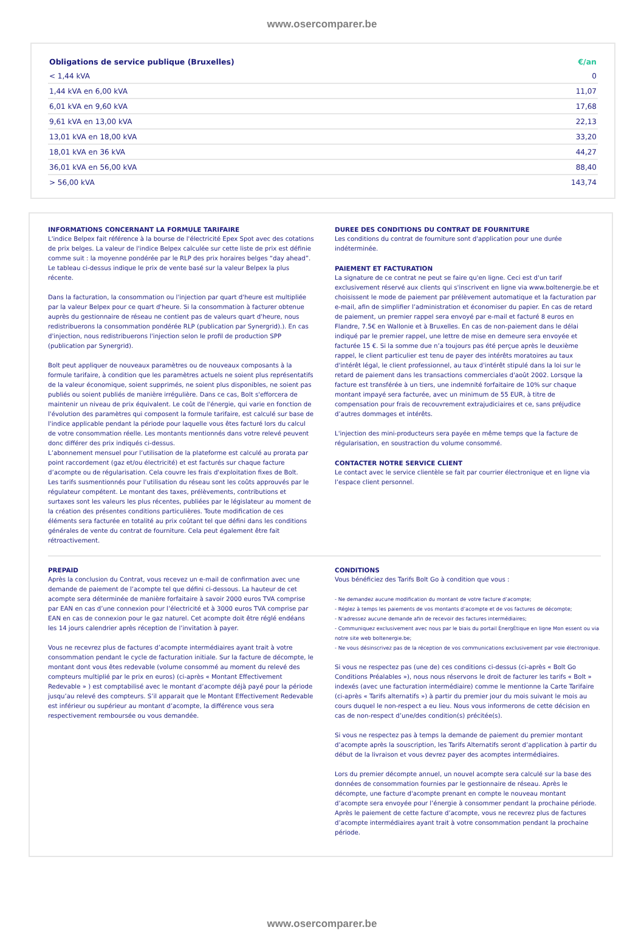www.osercomparer.be
| Obligations de service publique (Bruxelles) | €/an |
| --- | --- |
| < 1,44 kVA | 0 |
| 1,44 kVA en 6,00 kVA | 11,07 |
| 6,01 kVA en 9,60 kVA | 17,68 |
| 9,61 kVA en 13,00 kVA | 22,13 |
| 13,01 kVA en 18,00 kVA | 33,20 |
| 18,01 kVA en 36 kVA | 44,27 |
| 36,01 kVA en 56,00 kVA | 88,40 |
| > 56,00 kVA | 143,74 |
INFORMATIONS CONCERNANT LA FORMULE TARIFAIRE
L'indice Belpex fait référence à la bourse de l'électricité Epex Spot avec des cotations de prix belges. La valeur de l'indice Belpex calculée sur cette liste de prix est définie comme suit : la moyenne pondérée par le RLP des prix horaires belges “day ahead”. Le tableau ci-dessus indique le prix de vente basé sur la valeur Belpex la plus récente.
Dans la facturation, la consommation ou l'injection par quart d'heure est multipliée par la valeur Belpex pour ce quart d'heure. Si la consommation à facturer obtenue auprès du gestionnaire de réseau ne contient pas de valeurs quart d'heure, nous redistribuerons la consommation pondérée RLP (publication par Synergrid).). En cas d'injection, nous redistribuerons l'injection selon le profil de production SPP (publication par Synergrid).
Bolt peut appliquer de nouveaux paramètres ou de nouveaux composants à la formule tarifaire, à condition que les paramètres actuels ne soient plus représentatifs de la valeur économique, soient supprimés, ne soient plus disponibles, ne soient pas publiés ou soient publiés de manière irrégulière. Dans ce cas, Bolt s'efforcera de maintenir un niveau de prix équivalent. Le coût de l'énergie, qui varie en fonction de l'évolution des paramètres qui composent la formule tarifaire, est calculé sur base de l'indice applicable pendant la période pour laquelle vous êtes facturé lors du calcul de votre consommation réelle. Les montants mentionnés dans votre relevé peuvent donc différer des prix indiqués ci-dessus.
L’abonnement mensuel pour l’utilisation de la plateforme est calculé au prorata par point raccordement (gaz et/ou électricité) et est facturés sur chaque facture d’acompte ou de régularisation. Cela couvre les frais d'exploitation fixes de Bolt.
Les tarifs susmentionnés pour l'utilisation du réseau sont les coûts approuvés par le régulateur compétent. Le montant des taxes, prélèvements, contributions et surtaxes sont les valeurs les plus récentes, publiées par le législateur au moment de la création des présentes conditions particulières. Toute modification de ces éléments sera facturée en totalité au prix coûtant tel que défini dans les conditions générales de vente du contrat de fourniture. Cela peut également être fait rétroactivement.
DUREE DES CONDITIONS DU CONTRAT DE FOURNITURE
Les conditions du contrat de fourniture sont d'application pour une durée indéterminée.
PAIEMENT ET FACTURATION
La signature de ce contrat ne peut se faire qu'en ligne. Ceci est d'un tarif exclusivement réservé aux clients qui s'inscrivent en ligne via www.boltenergie.be et choisissent le mode de paiement par prélèvement automatique et la facturation par e-mail, afin de simplifier l’administration et économiser du papier. En cas de retard de paiement, un premier rappel sera envoyé par e-mail et facturé 8 euros en Flandre, 7.5€ en Wallonie et à Bruxelles. En cas de non-paiement dans le délai indiqué par le premier rappel, une lettre de mise en demeure sera envoyée et facturée 15 €. Si la somme due n’a toujours pas été perçue après le deuxième rappel, le client particulier est tenu de payer des intérêts moratoires au taux d'intérêt légal, le client professionnel, au taux d'intérêt stipulé dans la loi sur le retard de paiement dans les transactions commerciales d'août 2002. Lorsque la facture est transférée à un tiers, une indemnité forfaitaire de 10% sur chaque montant impayé sera facturée, avec un minimum de 55 EUR, à titre de compensation pour frais de recouvrement extrajudiciaires et ce, sans préjudice d’autres dommages et intérêts.
L'injection des mini-producteurs sera payée en même temps que la facture de régularisation, en soustraction du volume consommé.
CONTACTER NOTRE SERVICE CLIENT
Le contact avec le service clientèle se fait par courrier électronique et en ligne via l’espace client personnel.
PREPAID
Après la conclusion du Contrat, vous recevez un e-mail de confirmation avec une demande de paiement de l’acompte tel que défini ci-dessous. La hauteur de cet acompte sera déterminée de manière forfaitaire à savoir 2000 euros TVA comprise par EAN en cas d’une connexion pour l’électricité et à 3000 euros TVA comprise par EAN en cas de connexion pour le gaz naturel. Cet acompte doit être réglé endéans les 14 jours calendrier après réception de l’invitation à payer.
Vous ne recevrez plus de factures d’acompte intermédiaires ayant trait à votre consommation pendant le cycle de facturation initiale. Sur la facture de décompte, le montant dont vous êtes redevable (volume consommé au moment du relevé des compteurs multiplié par le prix en euros) (ci-après « Montant Effectivement Redevable » ) est comptabilisé avec le montant d’acompte déjà payé pour la période jusqu’au relevé des compteurs. S’il apparait que le Montant Effectivement Redevable est inférieur ou supérieur au montant d’acompte, la différence vous sera respectivement remboursée ou vous demandée.
CONDITIONS
Vous bénéficiez des Tarifs Bolt Go à condition que vous :
- Ne demandez aucune modification du montant de votre facture d’acompte;
- Réglez à temps les paiements de vos montants d’acompte et de vos factures de décompte;
- N’adressez aucune demande afin de recevoir des factures intermédiaires;
- Communiquez exclusivement avec nous par le biais du portail ÈnergÈtique en ligne Mon essent ou via notre site web boltenergie.be;
- Ne vous désinscrivez pas de la réception de vos communications exclusivement par voie électronique.
Si vous ne respectez pas (une de) ces conditions ci-dessus (ci-après « Bolt Go Conditions Préalables »), nous nous réservons le droit de facturer les tarifs « Bolt » indexés (avec une facturation intermédiaire) comme le mentionne la Carte Tarifaire (ci-après « Tarifs alternatifs ») à partir du premier jour du mois suivant le mois au cours duquel le non-respect a eu lieu. Nous vous informerons de cette décision en cas de non-respect d’une/des condition(s) précitée(s).
Si vous ne respectez pas à temps la demande de paiement du premier montant d’acompte après la souscription, les Tarifs Alternatifs seront d’application à partir du début de la livraison et vous devrez payer des acomptes intermédiaires.
Lors du premier décompte annuel, un nouvel acompte sera calculé sur la base des données de consommation fournies par le gestionnaire de réseau. Après le décompte, une facture d'acompte prenant en compte le nouveau montant d’acompte sera envoyée pour l’énergie à consommer pendant la prochaine période. Après le paiement de cette facture d’acompte, vous ne recevrez plus de factures d’acompte intermédiaires ayant trait à votre consommation pendant la prochaine période.
www.osercomparer.be